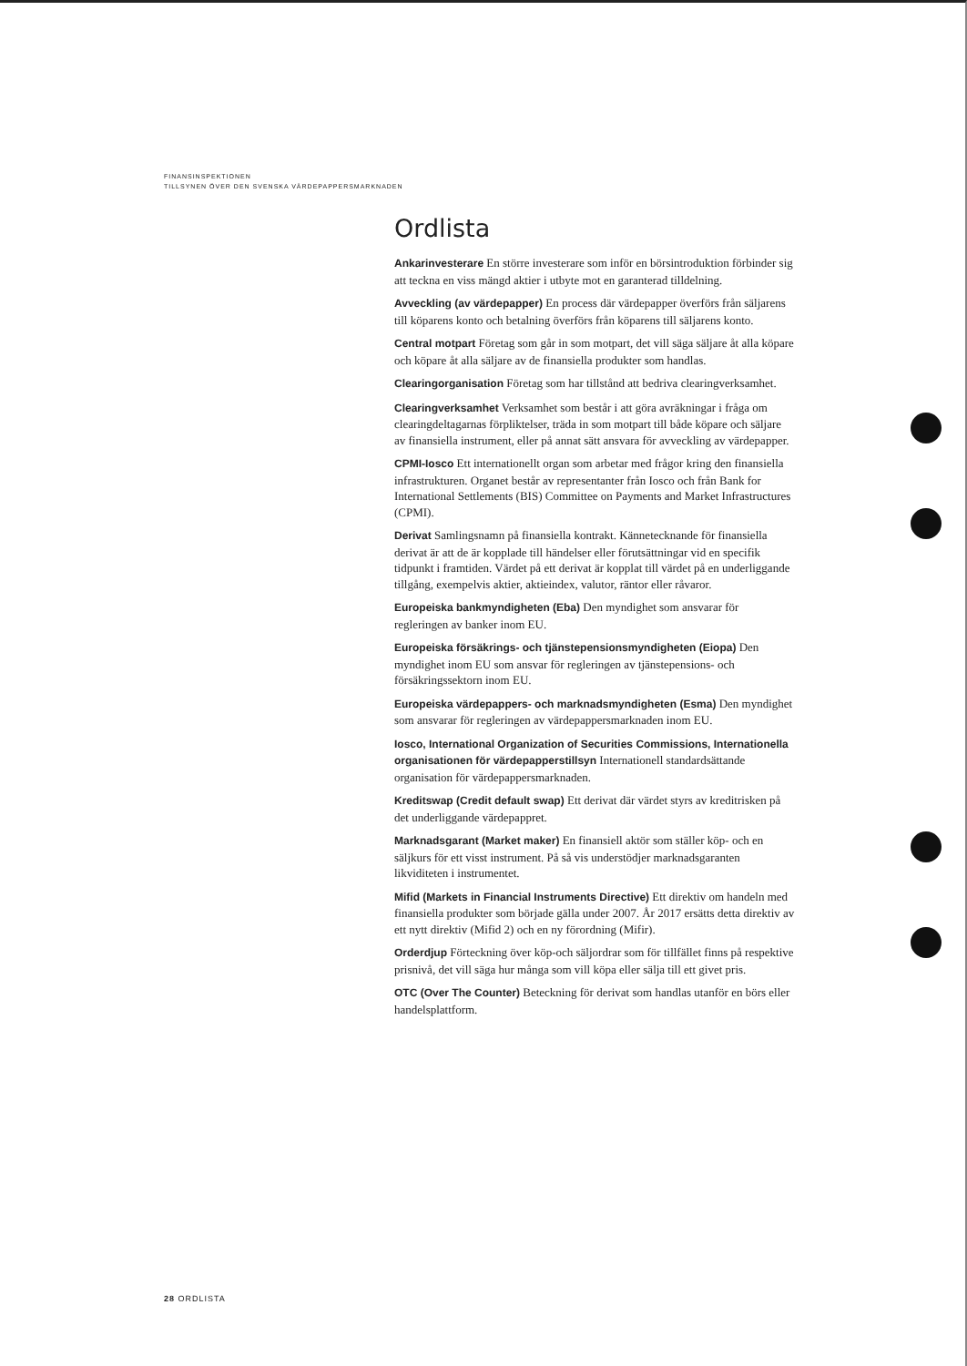FINANSINSPEKTIONEN
TILLSYNEN ÖVER DEN SVENSKA VÄRDEPAPPERSMARKNADEN
Ordlista
Ankarinvesterare En större investerare som inför en börsintroduktion förbinder sig att teckna en viss mängd aktier i utbyte mot en garanterad tilldelning.
Avveckling (av värdepapper) En process där värdepapper överförs från säljarens till köparens konto och betalning överförs från köparens till säljarens konto.
Central motpart Företag som går in som motpart, det vill säga säljare åt alla köpare och köpare åt alla säljare av de finansiella produkter som handlas.
Clearingorganisation Företag som har tillstånd att bedriva clearingverksamhet.
Clearingverksamhet Verksamhet som består i att göra avräkningar i fråga om clearingdeltagarnas förpliktelser, träda in som motpart till både köpare och säljare av finansiella instrument, eller på annat sätt ansvara för avveckling av värdepapper.
CPMI-Iosco Ett internationellt organ som arbetar med frågor kring den finansiella infrastrukturen. Organet består av representanter från Iosco och från Bank for International Settlements (BIS) Committee on Payments and Market Infrastructures (CPMI).
Derivat Samlingsnamn på finansiella kontrakt. Kännetecknande för finansiella derivat är att de är kopplade till händelser eller förutsättningar vid en specifik tidpunkt i framtiden. Värdet på ett derivat är kopplat till värdet på en underliggande tillgång, exempelvis aktier, aktieindex, valutor, räntor eller råvaror.
Europeiska bankmyndigheten (Eba) Den myndighet som ansvarar för regleringen av banker inom EU.
Europeiska försäkrings- och tjänstepensionsmyndigheten (Eiopa) Den myndighet inom EU som ansvar för regleringen av tjänstepensions- och försäkringssektorn inom EU.
Europeiska värdepappers- och marknadsmyndigheten (Esma) Den myndighet som ansvarar för regleringen av värdepappersmarknaden inom EU.
Iosco, International Organization of Securities Commissions, Internationella organisationen för värdepapperstillsyn Internationell standardsättande organisation för värdepappersmarknaden.
Kreditswap (Credit default swap) Ett derivat där värdet styrs av kreditrisken på det underliggande värdepappret.
Marknadsgarant (Market maker) En finansiell aktör som ställer köp- och en säljkurs för ett visst instrument. På så vis understödjer marknadsgaranten likviditeten i instrumentet.
Mifid (Markets in Financial Instruments Directive) Ett direktiv om handeln med finansiella produkter som började gälla under 2007. År 2017 ersätts detta direktiv av ett nytt direktiv (Mifid 2) och en ny förordning (Mifir).
Orderdjup Förteckning över köp-och säljordrar som för tillfället finns på respektive prisnivå, det vill säga hur många som vill köpa eller sälja till ett givet pris.
OTC (Over The Counter) Beteckning för derivat som handlas utanför en börs eller handelsplattform.
28 ORDLISTA